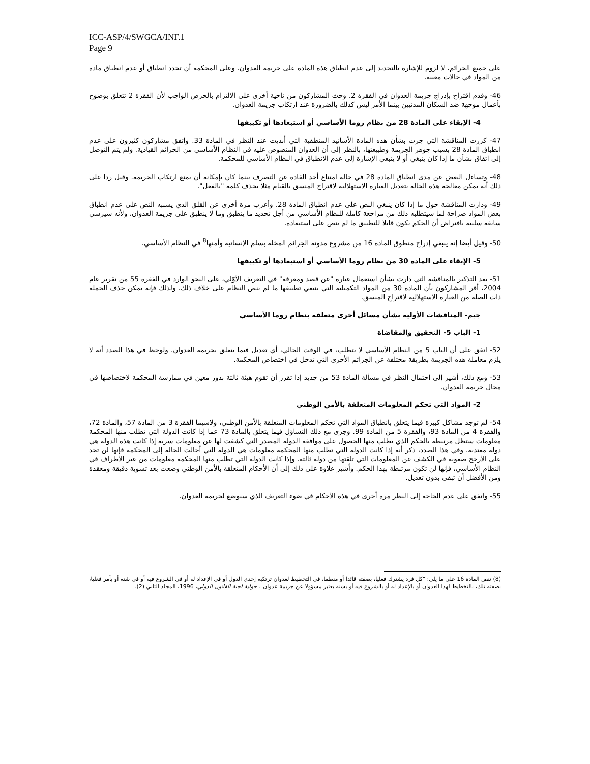ICC-ASP/4/SWGCA/INF.1
Page 9
على جميع الجرائم، لا لزوم للإشارة بالتحديد إلى عدم انطباق هذه المادة على جريمة العدوان. وعلى المحكمة أن تحدد انطباق أو عدم انطباق مادة من المواد في حالات معينة.
46- وقدم اقتراح بإدراج جريمة العدوان في الفقرة 2. وحث المشاركون من ناحية أخرى على الالتزام بالحرص الواجب لأن الفقرة 2 تتعلق بوضوح بأعمال موجهة ضد السكان المدنيين بينما الأمر ليس كذلك بالضرورة عند ارتكاب جريمة العدوان.
4- الإبقاء على المادة 28 من نظام روما الأساسي أو استبعادها أو تكييفها
47- كررت المناقشة التي جرت بشأن هذه المادة الأسانيد المنطقية التي أبديت عند النظر في المادة 33. واتفق مشاركون كثيرون على عدم انطباق المادة 28 بسبب جوهر الجريمة وطبيعتها، بالنظر إلى أن العدوان المنصوص عليه في النظام الأساسي من الجرائم القيادية. ولم يتم التوصل إلى اتفاق بشأن ما إذا كان ينبغي أو لا ينبغي الإشارة إلى عدم الانطباق في النظام الأساسي للمحكمة.
48- وتساءل البعض عن مدى انطباق المادة 28 في حالة امتناع أحد القادة عن التصرف بينما كان بإمكانه أن يمنع ارتكاب الجريمة. وقيل ردا على ذلك أنه يمكن معالجة هذه الحالة بتعديل العبارة الاستهلالية لاقتراح المنسق بالقيام مثلا بحذف كلمة "بالفعل".
49- ودارت المناقشة حول ما إذا كان ينبغي النص على عدم انطباق المادة 28. وأعرب مرة أخرى عن القلق الذي يسببه النص على عدم انطباق بعض المواد صراحة لما سيتطلبه ذلك من مراجعة كاملة للنظام الأساسي من أجل تحديد ما ينطبق وما لا ينطبق على جريمة العدوان، ولأنه سيرسي سابقة سلبية بافتراض أن الحكم يكون قابلا للتطبيق ما لم ينص على استبعاده.
50- وقيل أيضا إنه ينبغي إدراج منطوق المادة 16 من مشروع مدونة الجرائم المخلة بسلم الإنسانية وأمنها<sup>8</sup> في النظام الأساسي.
5- الإبقاء على المادة 30 من نظام روما الأساسي أو استبعادها أو تكييفها
51- بعد التذكير بالمناقشة التي دارت بشأن استعمال عبارة "عن قصد ومعرفة" في التعريف الأوّلي، على النحو الوارد في الفقرة 55 من تقرير عام 2004، أقر المشاركون بأن المادة 30 من المواد التكميلية التي ينبغي تطبيقها ما لم ينص النظام على خلاف ذلك. ولذلك فإنه يمكن حذف الجملة ذات الصلة من العبارة الاستهلالية لاقتراح المنسق.
جيم- المناقشات الأولية بشأن مسائل أخرى متعلقة بنظام روما الأساسي
1- الباب 5- التحقيق والمقاضاة
52- اتفق على أن الباب 5 من النظام الأساسي لا يتطلب، في الوقت الحالي، أي تعديل فيما يتعلق بجريمة العدوان. ولوحظ في هذا الصدد أنه لا يلزم معاملة هذه الجريمة بطريقة مختلفة عن الجرائم الأخرى التي تدخل في اختصاص المحكمة.
53- ومع ذلك، أشير إلى احتمال النظر في مسألة المادة 53 من جديد إذا تقرر أن تقوم هيئة ثالثة بدور معين في ممارسة المحكمة لاختصاصها في مجال جريمة العدوان.
2- المواد التي تحكم المعلومات المتعلقة بالأمن الوطني
54- لم توجد مشاكل كبيرة فيما يتعلق بانطباق المواد التي تحكم المعلومات المتعلقة بالأمن الوطني، ولاسيما الفقرة 3 من المادة 57، والمادة 72، والفقرة 4 من المادة 93، والفقرة 5 من المادة 99. وجرى مع ذلك التساؤل فيما يتعلق بالمادة 73 عما إذا كانت الدولة التي تطلب منها المحكمة معلومات ستظل مرتبطة بالحكم الذي يطلب منها الحصول على موافقة الدولة المصدر التي كشفت لها عن معلومات سرية إذا كانت هذه الدولة هي دولة معتدية. وفي هذا الصدد، ذكر أنه إذا كانت الدولة التي تطلب منها المحكمة معلومات هي الدولة التي أحالت الحالة إلى المحكمة فإنها لن تجد على الأرجح صعوبة في الكشف عن المعلومات التي تلقتها من دولة ثالثة. وإذا كانت الدولة التي تطلب منها المحكمة معلومات من غير الأطراف في النظام الأساسي، فإنها لن تكون مرتبطة بهذا الحكم. وأشير علاوة على ذلك إلى أن الأحكام المتعلقة بالأمن الوطني وضعت بعد تسوية دقيقة ومعقدة ومن الأفضل أن تبقى بدون تعديل.
55- واتفق على عدم الحاجة إلى النظر مرة أخرى في هذه الأحكام في ضوء التعريف الذي سيوضع لجريمة العدوان.
(8) تنص المادة 16 على ما يلي: "كل فرد يشترك فعليا، بصفته قائدا أو منظما، في التخطيط لعدوان ترتكبه إحدى الدول أو في الإعداد له أو في الشروع فيه أو في شنه أو يأمر فعليا، بصفته تلك، بالتخطيط لهذا العدوان أو بالإعداد له أو بالشروع فيه أو بشنه يعتبر مسؤولا عن جريمة عدوان". حولية لجنة القانون الدولي، 1996، المجلد الثاني (2).